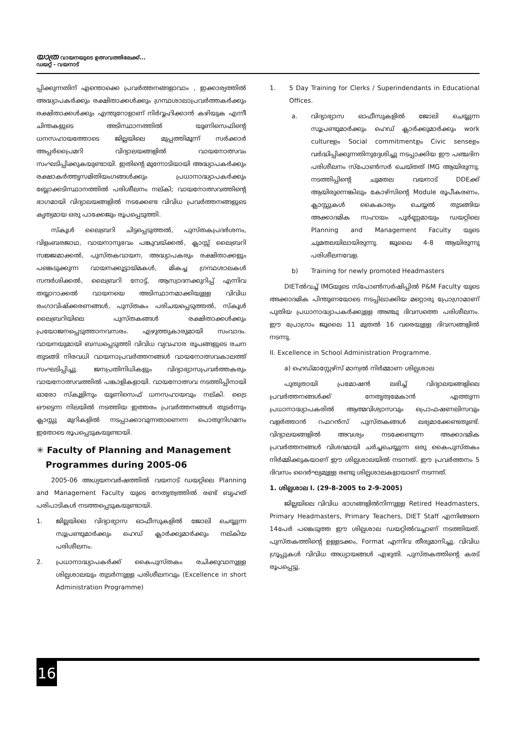യാത്ര വായനയുടെ ഉത്സവത്തിലേക്ക്...
ഡയറ്റ് - വയനാട്
പ്പിക്കുന്നതിന് എന്തൊക്കെ പ്രവർത്തനങ്ങളാവാം , ഇക്കാര്യത്തിൽ അദ്ധ്യാപകർക്കും രക്ഷിതാക്കൾക്കും ഗ്രന്ഥശാലാപ്രവർത്തകർക്കും രക്ഷിതാക്കൾക്കും എന്തുറോളാണ് നിർവ്വഹിക്കാൻ കഴിയുക എന്നീ ചിന്തകളുടെ അടിസ്ഥാനത്തിൽ യൂണിസെഫിന്റെ ധനസഹായത്തോടെ ജില്ലയിലെ മുപ്പത്തിമൂന്ന് സർക്കാർ അപ്പർപ്രൈമറി വിദ്യാലയങ്ങളിൽ വായനോത്സവം സംഘടിപ്പിക്കുകയുണ്ടായി. ഇതിന്റെ മുന്നോടിയായി അദ്ധ്യാപകർക്കും രക്ഷാകർത്തൃസമിതിയംഗങ്ങൾക്കും പ്രധാനാദ്ധ്യാപകർക്കും ബ്ലോക്കടിസ്ഥാനത്തിൽ പരിശീലനം നല്കി; വായനോത്സവത്തിന്റെ ഭാഗമായി വിദ്യാലയങ്ങളിൽ നടക്കേണ്ട വിവിധ പ്രവർത്തനങ്ങളുടെ കൃത്യമായ ഒരു പാക്കേജും രൂപപ്പെടുത്തി.
സ്കൂൾ ലൈബ്രറി ചിട്ടപ്പെടുത്തൽ, പുസ്തകപ്രദർശനം, വിളംബരജാഥ, വായനാനുഭവം പങ്കുവയ്ക്കൽ, ക്ലാസ്സ് ലൈബ്രറി സജ്ജമാക്കൽ, പുസ്തകവായന, അദ്ധ്യാപകരും രക്ഷിതാക്കളും പങ്കെടുക്കുന്ന വായനക്കൂട്ടായ്മകൾ, മികച്ച ഗ്രന്ഥശാലകൾ സന്ദർശിക്കൽ, ലൈബ്രറി നോട്ട്, ആസ്വാദനക്കുറിപ്പ് എന്നിവ തയ്യാറാക്കൽ വായനയെ അടിസ്ഥാനമാക്കിയുള്ള വിവിധ രംഗാവിഷ്ക്കരണങ്ങൾ, പുസ്തകം പരിചയപ്പെടുത്തൽ, സ്കൂൾ ലൈബ്രറിയിലെ പുസ്തകങ്ങൾ രക്ഷിതാക്കൾക്കും പ്രയോജനപ്പെടുത്താനവസരം. എഴുത്തുകാരുമായി സംവാദം. വായനയുമായി ബന്ധപ്പെടുത്തി വിവിധ വ്യവഹാര രൂപങ്ങളുടെ രചന തുടങ്ങി നിരവധി വായനാപ്രവർത്തനങ്ങൾ വായനോത്സവകാലത്ത് സംഘടിപ്പിച്ചു. ജനപ്രതിനിധികളും വിദ്യാഭ്യാസപ്രവർത്തകരും വായനോത്സവത്തിൽ പങ്കാളികളായി. വായനോത്സവ നടത്തിപ്പിനായി ഓരോ സ്കൂളിനും യൂണിസെഫ് ധനസഹായവും നല്കി. ട്രൈ ഔട്ടെന്ന നിലയിൽ നടത്തിയ ഇത്തരം പ്രവർത്തനങ്ങൾ തുടർന്നും ക്ലാസ്സു മുറികളിൽ നടപ്പാക്കാവുന്നതാണെന്ന പൊതുനിഗമനം ഇതോടെ രൂപപ്പെടുകയുണ്ടായി.
✳ Faculty of Planning and Management
Programmes during 2005-06
2005-06 അധ്യയനവർഷത്തിൽ വയനാട് ഡയറ്റിലെ Planning and Management Faculty യുടെ നേതൃത്വത്തിൽ രണ്ട് ബൃഹത് പരിപാടികൾ നടത്തപ്പെടുകയുണ്ടായി.
1. ജില്ലയിലെ വിദ്യാഭ്യാസ ഓഫീസുകളിൽ ജോലി ചെയ്യുന്ന സൂപ്രണ്ടുമാർക്കും ഹെഡ് ക്ലാർക്കുമാർക്കും നല്കിയ പരിശീലനം.
2. പ്രധാനാദ്ധ്യാപകർക്ക് കൈപുസ്തകം രചിക്കുവാനുള്ള ശില്പശാലയും തുടർന്നുള്ള പരിശീലനവും (Excellence in short Administration Programme)
1. 5 Day Training for Clerks / Superindendants in Educational Offices.
a. വിദ്യാഭ്യാസ ഓഫീസുകളിൽ ജോലി ചെയ്യുന്ന സൂപ്രണ്ടുമാർക്കും ഹെഡ് ക്ലാർക്കുമാർക്കും work cultureഉം Social commitmentഉം Civic senseഉം വർദ്ധിപ്പിക്കുന്നതിനുദ്ദേശിച്ചു നടപ്പാക്കിയ ഈ പഞ്ചദിന പരിശീലനം സ്പോൺസർ ചെയ്തത് IMG ആയിരുന്നു. നടത്തിപ്പിന്റെ ചുമതല വയനാട് DDEക്ക് ആയിരുന്നെങ്കിലും കോഴ്സിന്റെ Module രൂപീകരണം, ക്ലാസ്സുകൾ കൈകാര്യം ചെയ്യൽ തുടങ്ങിയ അക്കാദമിക സഹായം പൂർണ്ണമായും ഡയറ്റിലെ Planning and Management Faculty യുടെ ചുമതലയിലായിരുന്നു. ജൂലൈ 4-8 ആയിരുന്നു പരിശീലനവേള.
b) Training for newly promoted Headmasters
DIETൽവച്ച് IMGയുടെ സ്പോൺസർഷിപ്പിൽ P&M Faculty യുടെ അക്കാദമിക പിന്തുണയോടെ നടപ്പിലാക്കിയ മറ്റൊരു പ്രോഗ്രാമാണ് പുതിയ പ്രധാനാദ്ധ്യാപകർക്കുള്ള അഞ്ചു ദിവസത്തെ പരിശീലനം. ഈ പ്രോഗ്രാം ജൂലൈ 11 മുതൽ 16 വരെയുള്ള ദിവസങ്ങളിൽ നടന്നു.
II. Excellence in School Administration Programme.
a) ഹെഡ്മാസ്റ്റേഴ്സ് മാന്വൽ നിർമ്മാണ ശില്പശാല
പുതുതായി പ്രമോഷൻ ലഭിച്ച് വിദ്യാലയങ്ങളിലെ പ്രവർത്തനങ്ങൾക്ക് നേതൃത്വമേകാൻ എത്തുന്ന പ്രധാനാദ്ധ്യാപകരിൽ ആത്മവിശ്വാസവും പ്രൊഫഷണലിസവും വളർത്താൻ റഫറൻസ് പുസ്തകങ്ങൾ ലഭ്യമാക്കേണ്ടതുണ്ട്. വിദ്യാലയങ്ങളിൽ അവശ്യം നടക്കേണ്ടുന്ന അക്കാദമിക പ്രവർത്തനങ്ങൾ വിശദമായി ചർച്ചചെയ്യുന്ന ഒരു കൈപുസ്തകം നിർമ്മിക്കുകയാണ് ഈ ശില്പശാലയിൽ നടന്നത്. ഈ പ്രവർത്തനം 5 ദിവസം ദൈർഘ്യമുള്ള രണ്ടു ശില്പശാലകളായാണ് നടന്നത്.
1. ശില്പശാല I. (29-8-2005 to 2-9-2005)
ജില്ലയിലെ വിവിധ ഭാഗങ്ങളിൽനിന്നുള്ള Retired Headmasters, Primary Headmasters, Primary Teachers, DIET Staff എന്നിങ്ങനെ 14പേർ പങ്കെടുത്ത ഈ ശില്പശാല ഡയറ്റിൽവച്ചാണ് നടത്തിയത്. പുസ്തകത്തിന്റെ ഉള്ളടക്കം, Format എന്നിവ തീരുമാനിച്ചു. വിവിധ ഗ്രൂപ്പുകൾ വിവിധ അധ്യായങ്ങൾ എഴുതി. പുസ്തകത്തിന്റെ കരട് രൂപപ്പെട്ടു.
16